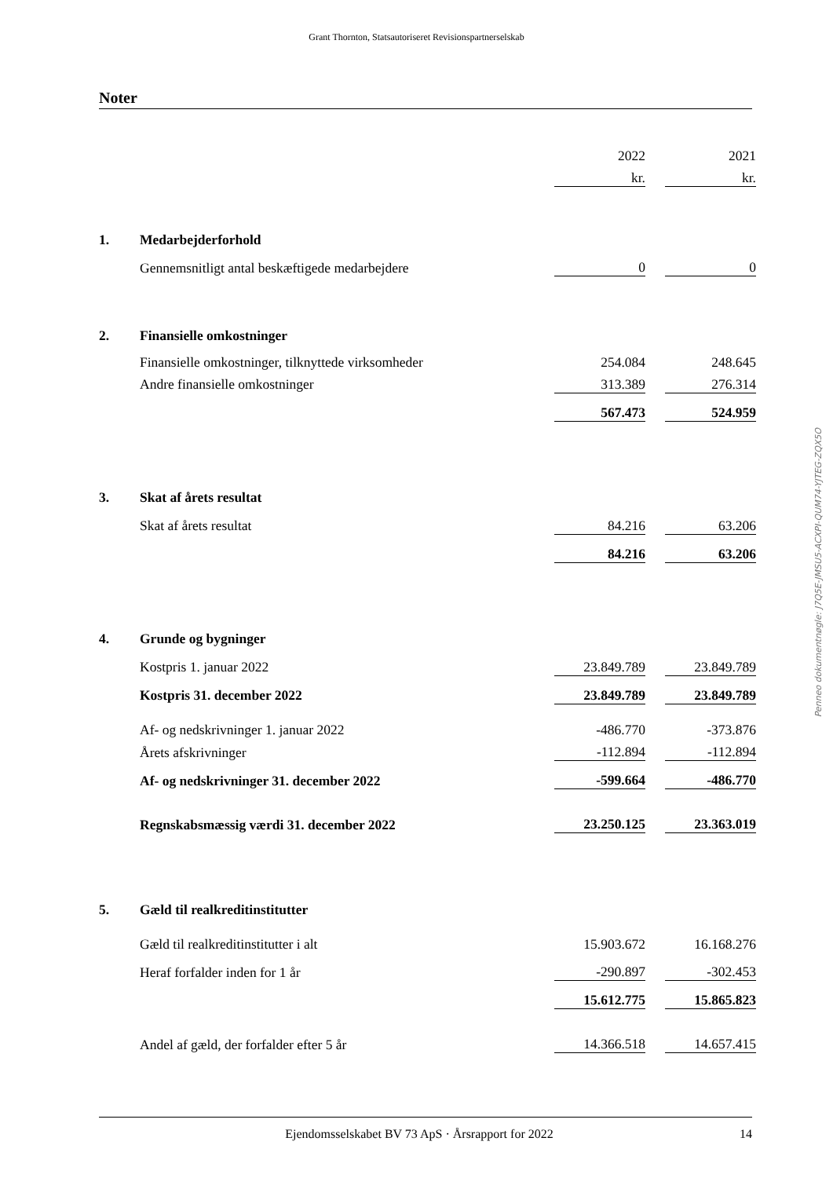Grant Thornton, Statsautoriseret Revisionspartnerselskab
Noter
| | | 2022 | | 2021 |
| | | kr. | | kr. |
| 1. | Medarbejderforhold | | | |
| | Gennemsnitligt antal beskæftigede medarbejdere | 0 | | 0 |
| 2. | Finansielle omkostninger | | | |
| | Finansielle omkostninger, tilknyttede virksomheder | 254.084 | | 248.645 |
| | Andre finansielle omkostninger | 313.389 | | 276.314 |
| | | 567.473 | | 524.959 |
| 3. | Skat af årets resultat | | | |
| | Skat af årets resultat | 84.216 | | 63.206 |
| | | 84.216 | | 63.206 |
| 4. | Grunde og bygninger | | | |
| | Kostpris 1. januar 2022 | 23.849.789 | | 23.849.789 |
| | Kostpris 31. december 2022 | 23.849.789 | | 23.849.789 |
| | Af- og nedskrivninger 1. januar 2022 | -486.770 | | -373.876 |
| | Årets afskrivninger | -112.894 | | -112.894 |
| | Af- og nedskrivninger 31. december 2022 | -599.664 | | -486.770 |
| | Regnskabsmæssig værdi 31. december 2022 | 23.250.125 | | 23.363.019 |
| 5. | Gæld til realkreditinstitutter | | | |
| | Gæld til realkreditinstitutter i alt | 15.903.672 | | 16.168.276 |
| | Heraf forfalder inden for 1 år | -290.897 | | -302.453 |
| | | 15.612.775 | | 15.865.823 |
| | Andel af gæld, der forfalder efter 5 år | 14.366.518 | | 14.657.415 |
Penneo dokumentnøgle: J7Q5E-JMSU5-ACXPI-QUM74-YJTEG-ZQX5O
Ejendomsselskabet BV 73 ApS · Årsrapport for 2022 14